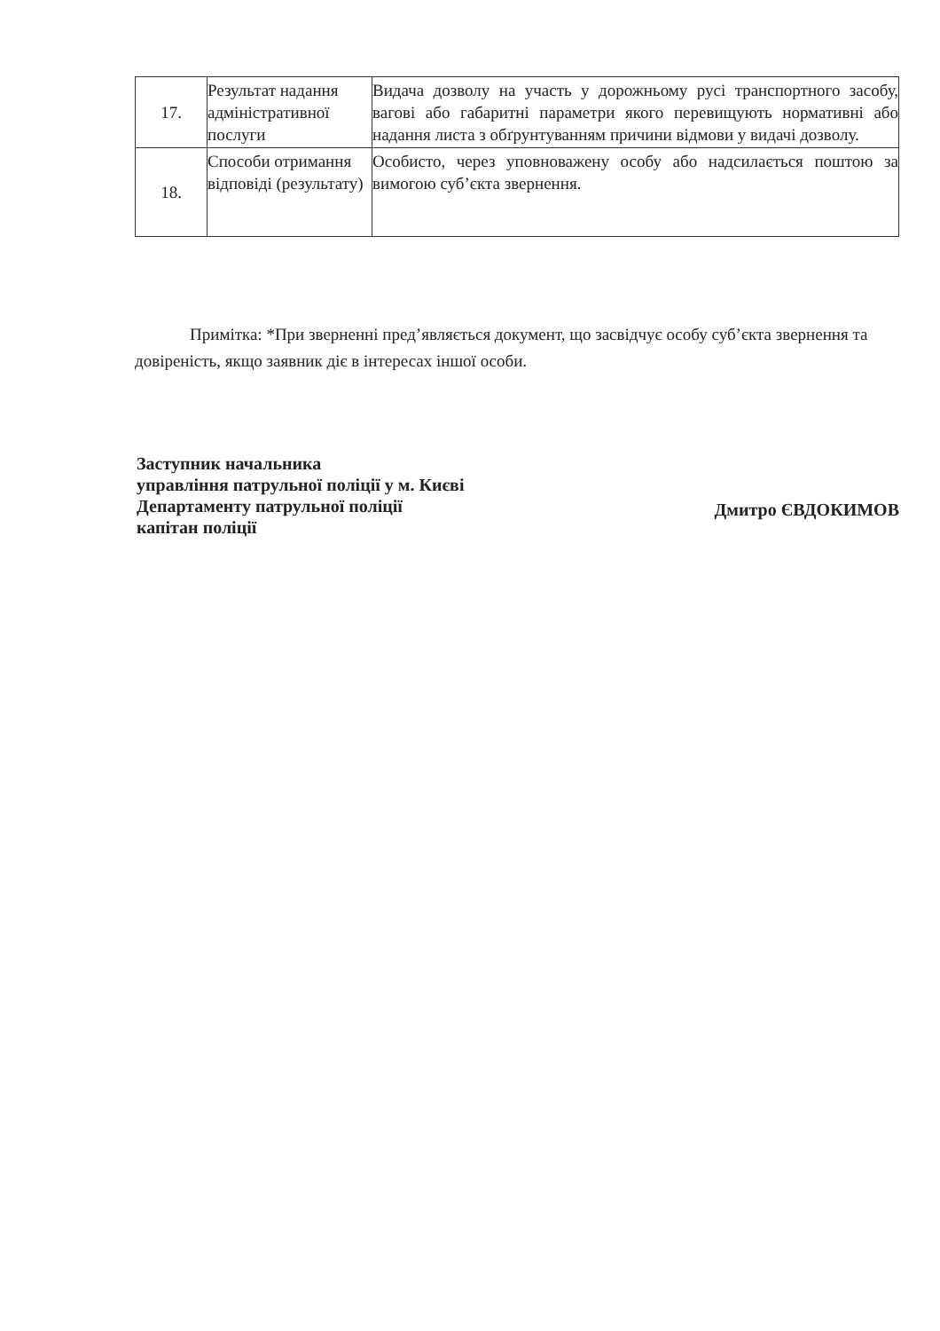| 17. | Результат надання адміністративної послуги | Видача дозволу на участь у дорожньому русі транспортного засобу, вагові або габаритні параметри якого перевищують нормативні або надання листа з обґрунтуванням причини відмови у видачі дозволу. |
| 18. | Способи отримання відповіді (результату) | Особисто, через уповноважену особу або надсилається поштою за вимогою суб’єкта звернення. |
Примітка: *При зверненні пред’являється документ, що засвідчує особу суб’єкта звернення та довіреність, якщо заявник діє в інтересах іншої особи.
Заступник начальника
управління патрульної поліції у м. Києві
Департаменту патрульної поліції
капітан поліції
Дмитро ЄВДОКИМОВ